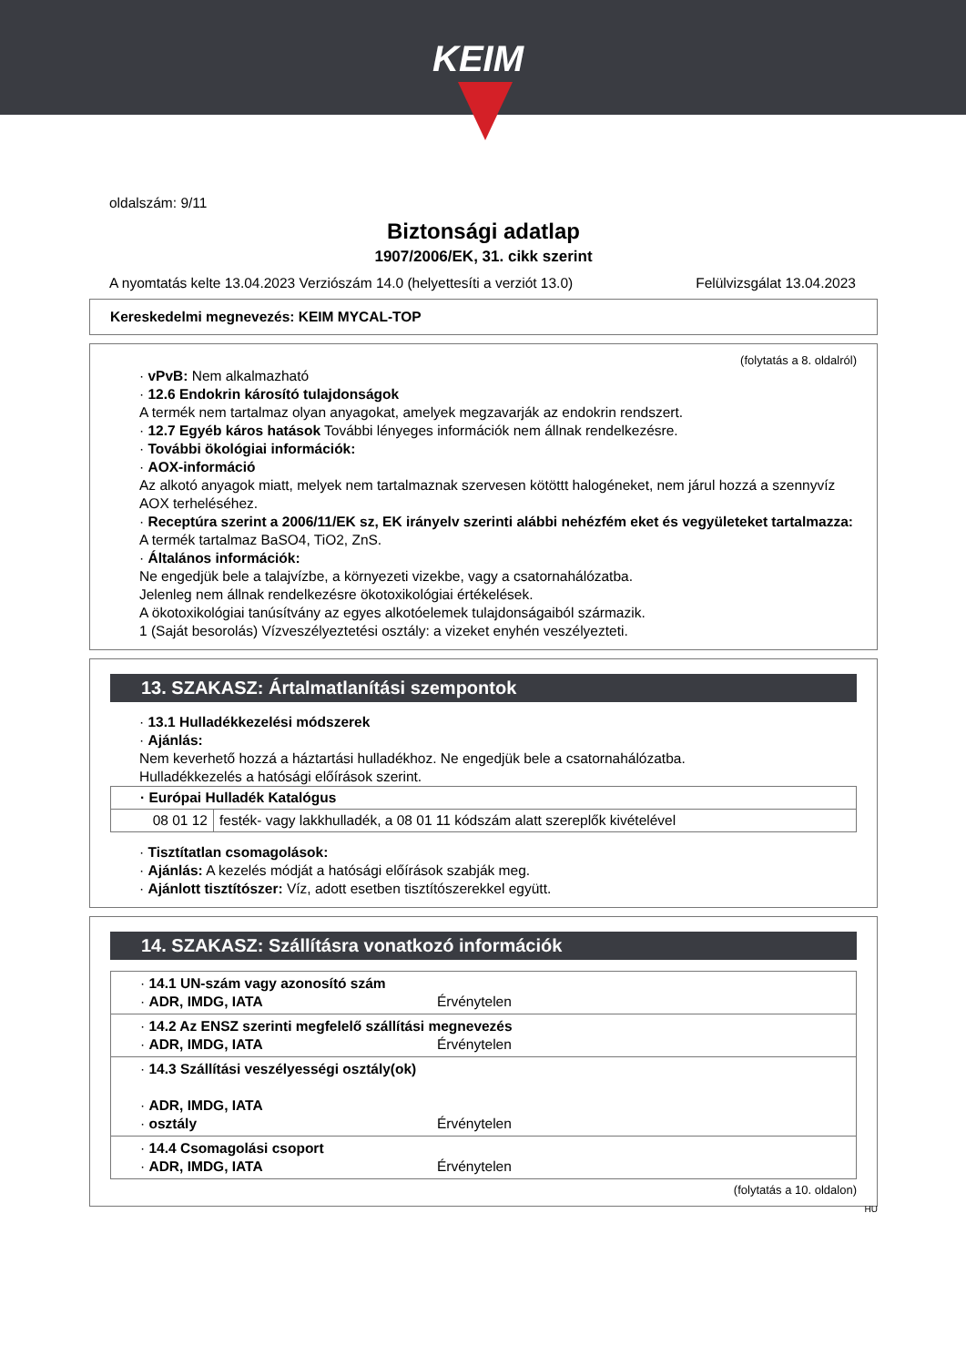KEIM
oldalszám: 9/11
Biztonsági adatlap
1907/2006/EK, 31. cikk szerint
A nyomtatás kelte 13.04.2023 Verziószám 14.0 (helyettesíti a verziót 13.0) Felülvizsgálat 13.04.2023
Kereskedelmi megnevezés: KEIM MYCAL-TOP
(folytatás a 8. oldalról)
· vPvB: Nem alkalmazható
· 12.6 Endokrin károsító tulajdonságok
A termék nem tartalmaz olyan anyagokat, amelyek megzavarják az endokrin rendszert.
· 12.7 Egyéb káros hatások További lényeges információk nem állnak rendelkezésre.
· További ökológiai információk:
· AOX-információ
Az alkotó anyagok miatt, melyek nem tartalmaznak szervesen kötöttt halogéneket, nem járul hozzá a szennyvíz AOX terheléséhez.
· Receptúra szerint a 2006/11/EK sz, EK irányelv szerinti alábbi nehézfém eket és vegyületeket tartalmazza:
A termék tartalmaz BaSO4, TiO2, ZnS.
· Általános információk:
Ne engedjük bele a talajvízbe, a környezeti vizekbe, vagy a csatornahálózatba.
Jelenleg nem állnak rendelkezésre ökotoxikológiai értékelések.
A ökotoxikológiai tanúsítvány az egyes alkotóelemek tulajdonságaiból származik.
1 (Saját besorolás) Vízveszélyeztetési osztály: a vizeket enyhén veszélyezteti.
13. SZAKASZ: Ártalmatlanítási szempontok
· 13.1 Hulladékkezelési módszerek
· Ajánlás:
Nem keverhető hozzá a háztartási hulladékhoz. Ne engedjük bele a csatornahálózatba.
Hulladékkezelés a hatósági előírások szerint.
| · Európai Hulladék Katalógus | |
| 08 01 12 | festék- vagy lakkhulladék, a 08 01 11 kódszám alatt szereplők kivételével |
· Tisztítatlan csomagolások:
· Ajánlás: A kezelés módját a hatósági előírások szabják meg.
· Ajánlott tisztítószer: Víz, adott esetben tisztítószerekkel együtt.
14. SZAKASZ: Szállításra vonatkozó információk
| · 14.1 UN-szám vagy azonosító szám · ADR, IMDG, IATA Érvénytelen |
| · 14.2 Az ENSZ szerinti megfelelő szállítási megnevezés · ADR, IMDG, IATA Érvénytelen |
| · 14.3 Szállítási veszélyességi osztály(ok) · ADR, IMDG, IATA · osztály Érvénytelen |
| · 14.4 Csomagolási csoport · ADR, IMDG, IATA Érvénytelen |
(folytatás a 10. oldalon)
HU